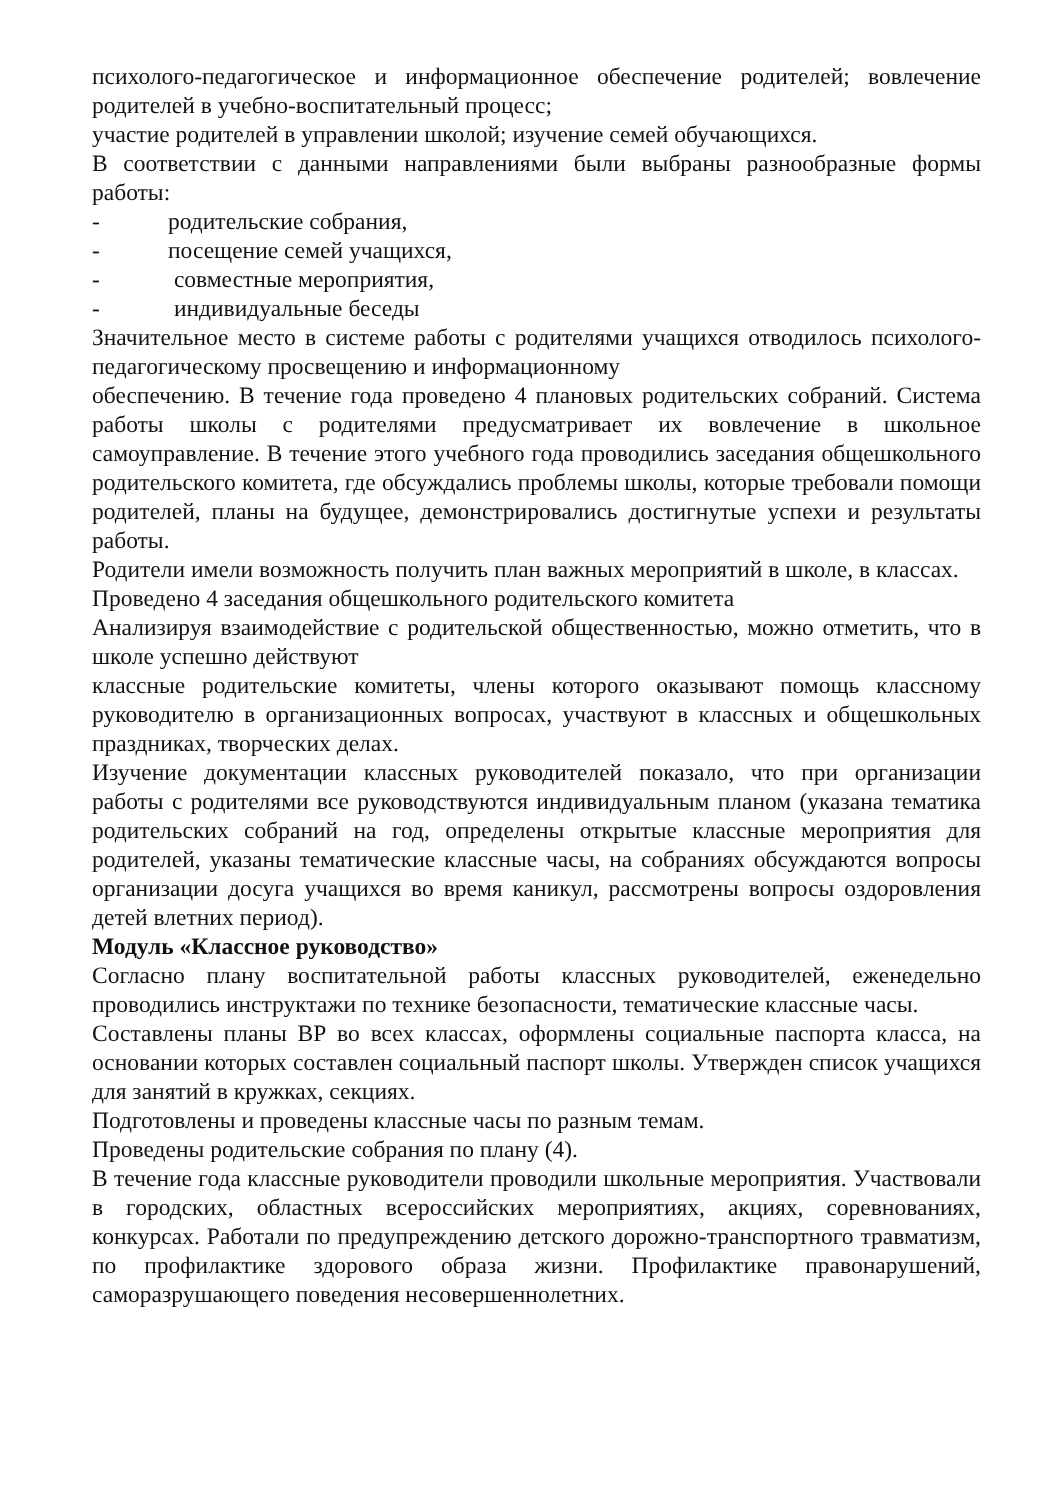психолого-педагогическое и информационное обеспечение родителей; вовлечение родителей в учебно-воспитательный процесс;
участие родителей в управлении школой; изучение семей обучающихся.
В соответствии с данными направлениями были выбраны разнообразные формы работы:
- родительские собрания,
- посещение семей учащихся,
- совместные мероприятия,
- индивидуальные беседы
Значительное место в системе работы с родителями учащихся отводилось психолого-педагогическому просвещению и информационному
обеспечению. В течение года проведено 4 плановых родительских собраний. Система работы школы с родителями предусматривает их вовлечение в школьное самоуправление. В течение этого учебного года проводились заседания общешкольного родительского комитета, где обсуждались проблемы школы, которые требовали помощи родителей, планы на будущее, демонстрировались достигнутые успехи и результаты работы.
Родители имели возможность получить план важных мероприятий в школе, в классах.
Проведено 4 заседания общешкольного родительского комитета
Анализируя взаимодействие с родительской общественностью, можно отметить, что в школе успешно действуют
классные родительские комитеты, члены которого оказывают помощь классному руководителю в организационных вопросах, участвуют в классных и общешкольных праздниках, творческих делах.
Изучение документации классных руководителей показало, что при организации работы с родителями все руководствуются индивидуальным планом (указана тематика родительских собраний на год, определены открытые классные мероприятия для родителей, указаны тематические классные часы, на собраниях обсуждаются вопросы организации досуга учащихся во время каникул, рассмотрены вопросы оздоровления детей влетних период).
Модуль «Классное руководство»
Согласно плану воспитательной работы классных руководителей, еженедельно проводились инструктажи по технике безопасности, тематические классные часы.
Составлены планы ВР во всех классах, оформлены социальные паспорта класса, на основании которых составлен социальный паспорт школы. Утвержден список учащихся для занятий в кружках, секциях.
Подготовлены и проведены классные часы по разным темам.
Проведены родительские собрания по плану (4).
В течение года классные руководители проводили школьные мероприятия. Участвовали в городских, областных всероссийских мероприятиях, акциях, соревнованиях, конкурсах. Работали по предупреждению детского дорожно-транспортного травматизм, по профилактике здорового образа жизни. Профилактике правонарушений, саморазрушающего поведения несовершеннолетних.